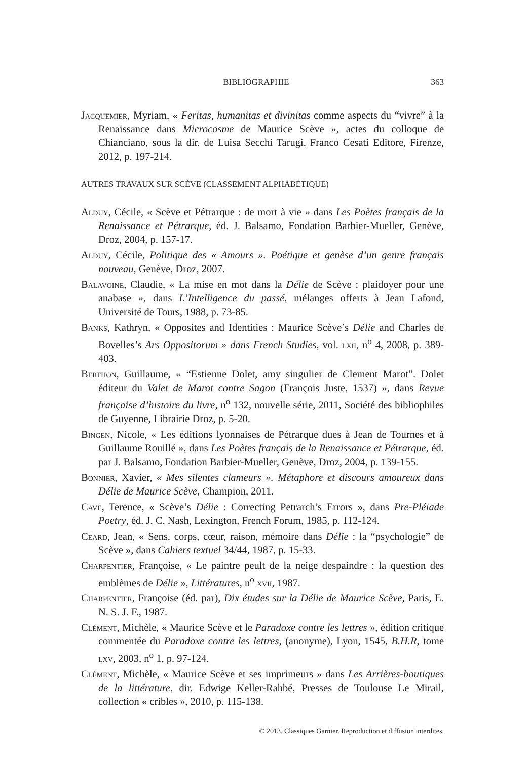BIBLIOGRAPHIE 363
Jacquemier, Myriam, « Feritas, humanitas et divinitas comme aspects du “vivre” à la Renaissance dans Microcosme de Maurice Scève », actes du colloque de Chianciano, sous la dir. de Luisa Secchi Tarugi, Franco Cesati Editore, Firenze, 2012, p. 197-214.
AUTRES TRAVAUX SUR SCÈVE (CLASSEMENT ALPHABÉTIQUE)
Alduy, Cécile, « Scève et Pétrarque : de mort à vie » dans Les Poètes français de la Renaissance et Pétrarque, éd. J. Balsamo, Fondation Barbier-Mueller, Genève, Droz, 2004, p. 157-17.
Alduy, Cécile, Politique des « Amours ». Poétique et genèse d’un genre français nouveau, Genève, Droz, 2007.
Balavoine, Claudie, « La mise en mot dans la Délie de Scève : plaidoyer pour une anabase », dans L’Intelligence du passé, mélanges offerts à Jean Lafond, Université de Tours, 1988, p. 73-85.
Banks, Kathryn, « Opposites and Identities : Maurice Scève’s Délie and Charles de Bovelles’s Ars Oppositorum » dans French Studies, vol. lxii, n<sup>o</sup> 4, 2008, p. 389-403.
Berthon, Guillaume, « “Estienne Dolet, amy singulier de Clement Marot”. Dolet éditeur du Valet de Marot contre Sagon (François Juste, 1537) », dans Revue française d’histoire du livre, n<sup>o</sup> 132, nouvelle série, 2011, Société des bibliophiles de Guyenne, Librairie Droz, p. 5-20.
Bingen, Nicole, « Les éditions lyonnaises de Pétrarque dues à Jean de Tournes et à Guillaume Rouillé », dans Les Poètes français de la Renaissance et Pétrarque, éd. par J. Balsamo, Fondation Barbier-Mueller, Genève, Droz, 2004, p. 139-155.
Bonnier, Xavier, « Mes silentes clameurs ». Métaphore et discours amoureux dans Délie de Maurice Scève, Champion, 2011.
Cave, Terence, « Scève’s Délie : Correcting Petrarch’s Errors », dans Pre-Pléiade Poetry, éd. J. C. Nash, Lexington, French Forum, 1985, p. 112-124.
Céard, Jean, « Sens, corps, cœur, raison, mémoire dans Délie : la “psychologie” de Scève », dans Cahiers textuel 34/44, 1987, p. 15-33.
Charpentier, Françoise, « Le paintre peult de la neige despaindre : la question des emblèmes de Délie », Littératures, n<sup>o</sup> xvii, 1987.
Charpentier, Françoise (éd. par), Dix études sur la Délie de Maurice Scève, Paris, E. N. S. J. F., 1987.
Clément, Michèle, « Maurice Scève et le Paradoxe contre les lettres », édition critique commentée du Paradoxe contre les lettres, (anonyme), Lyon, 1545, B.H.R, tome lxv, 2003, n<sup>o</sup> 1, p. 97-124.
Clément, Michèle, « Maurice Scève et ses imprimeurs » dans Les Arrières-boutiques de la littérature, dir. Edwige Keller-Rahbé, Presses de Toulouse Le Mirail, collection « cribles », 2010, p. 115-138.
© 2013. Classiques Garnier. Reproduction et diffusion interdites.